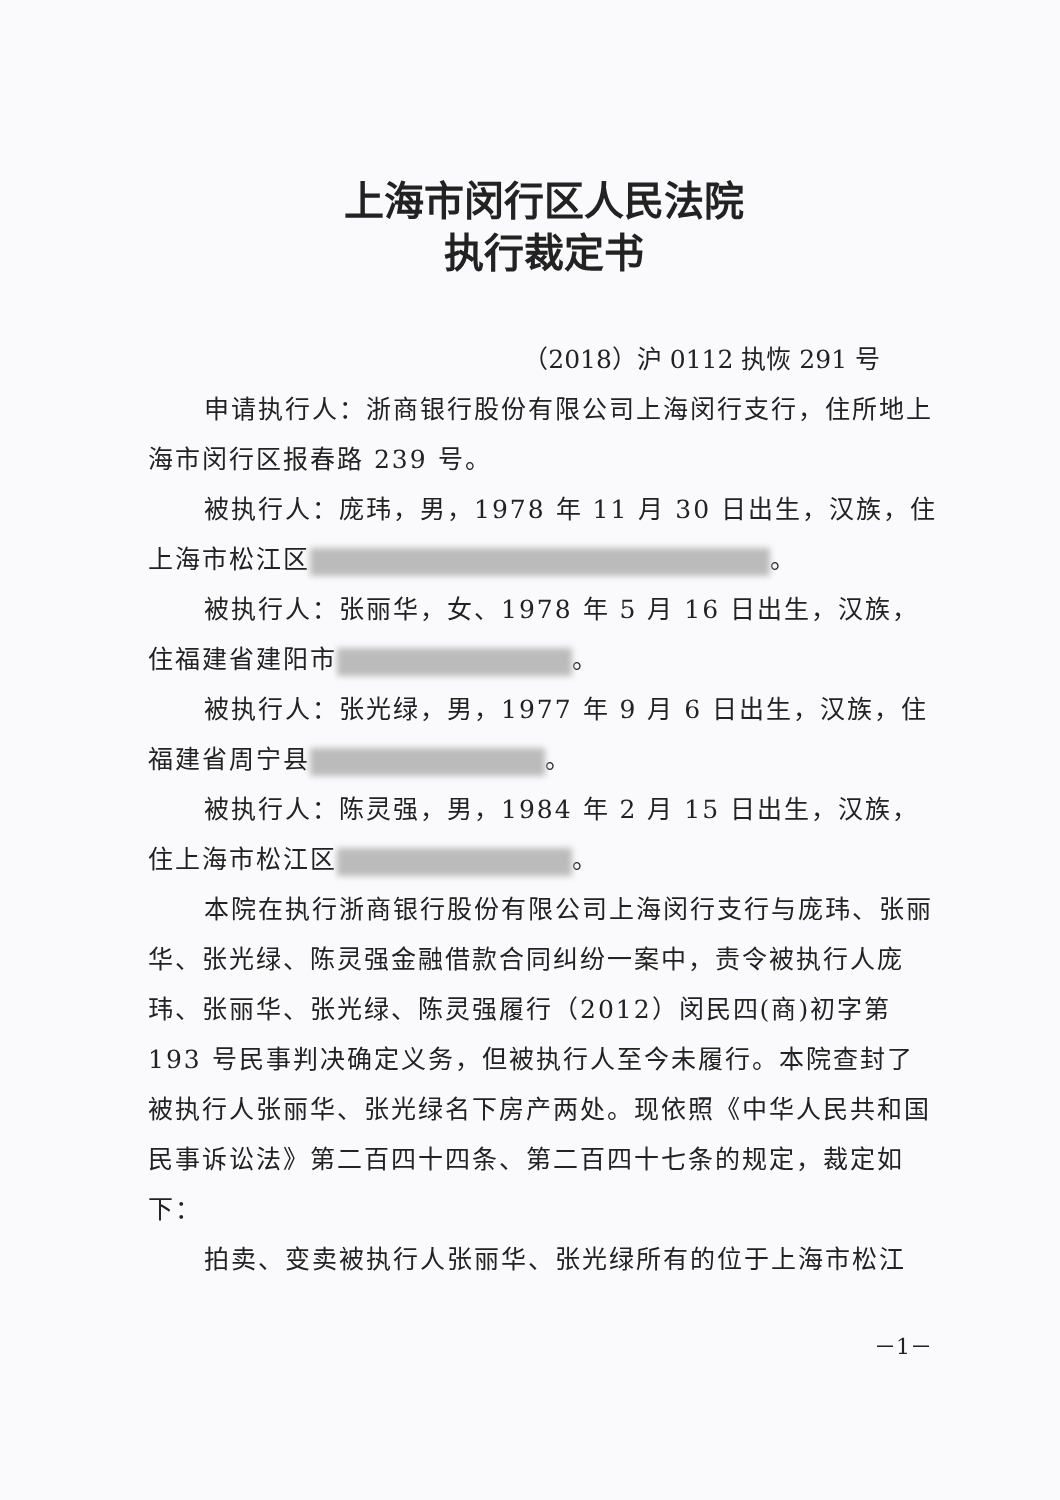上海市闵行区人民法院
执行裁定书
（2018）沪 0112 执恢 291 号
申请执行人：浙商银行股份有限公司上海闵行支行，住所地上海市闵行区报春路 239 号。
被执行人：庞玮，男，1978 年 11 月 30 日出生，汉族，住上海市松江区 。
被执行人：张丽华，女、1978 年 5 月 16 日出生，汉族，住福建省建阳市 。
被执行人：张光绿，男，1977 年 9 月 6 日出生，汉族，住福建省周宁县 。
被执行人：陈灵强，男，1984 年 2 月 15 日出生，汉族，住上海市松江区 。
本院在执行浙商银行股份有限公司上海闵行支行与庞玮、张丽华、张光绿、陈灵强金融借款合同纠纷一案中，责令被执行人庞玮、张丽华、张光绿、陈灵强履行（2012）闵民四(商)初字第 193 号民事判决确定义务，但被执行人至今未履行。本院查封了被执行人张丽华、张光绿名下房产两处。现依照《中华人民共和国民事诉讼法》第二百四十四条、第二百四十七条的规定，裁定如下：
拍卖、变卖被执行人张丽华、张光绿所有的位于上海市松江
－1－